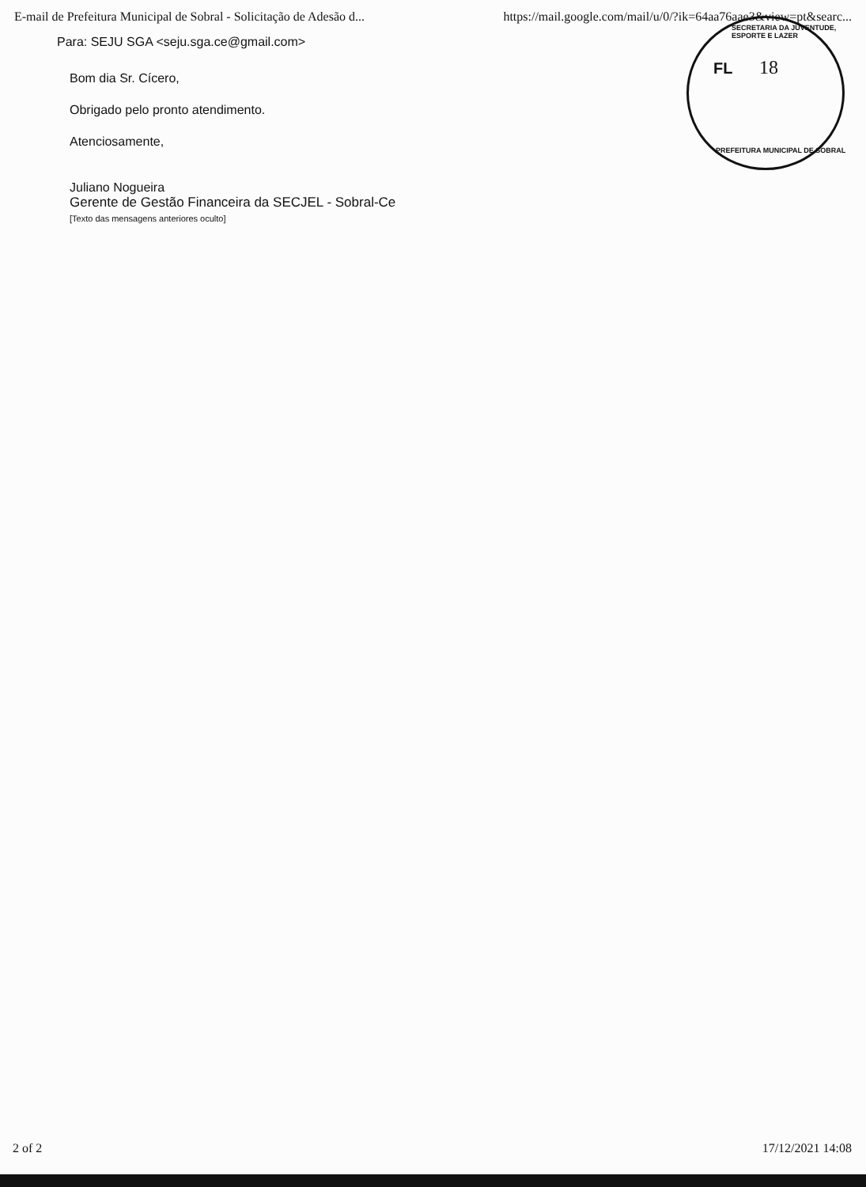E-mail de Prefeitura Municipal de Sobral - Solicitação de Adesão d... https://mail.google.com/mail/u/0/?ik=64aa76aae3&view=pt&searc...
SECRETARIA DA JUVENTUDE, ESPORTE E LAZER
FL 18
PREFEITURA MUNICIPAL DE SOBRAL
Para: SEJU SGA <seju.sga.ce@gmail.com>
Bom dia Sr. Cícero,
Obrigado pelo pronto atendimento.
Atenciosamente,
Juliano Nogueira
Gerente de Gestão Financeira da SECJEL - Sobral-Ce
[Texto das mensagens anteriores oculto]
2 of 2 17/12/2021 14:08